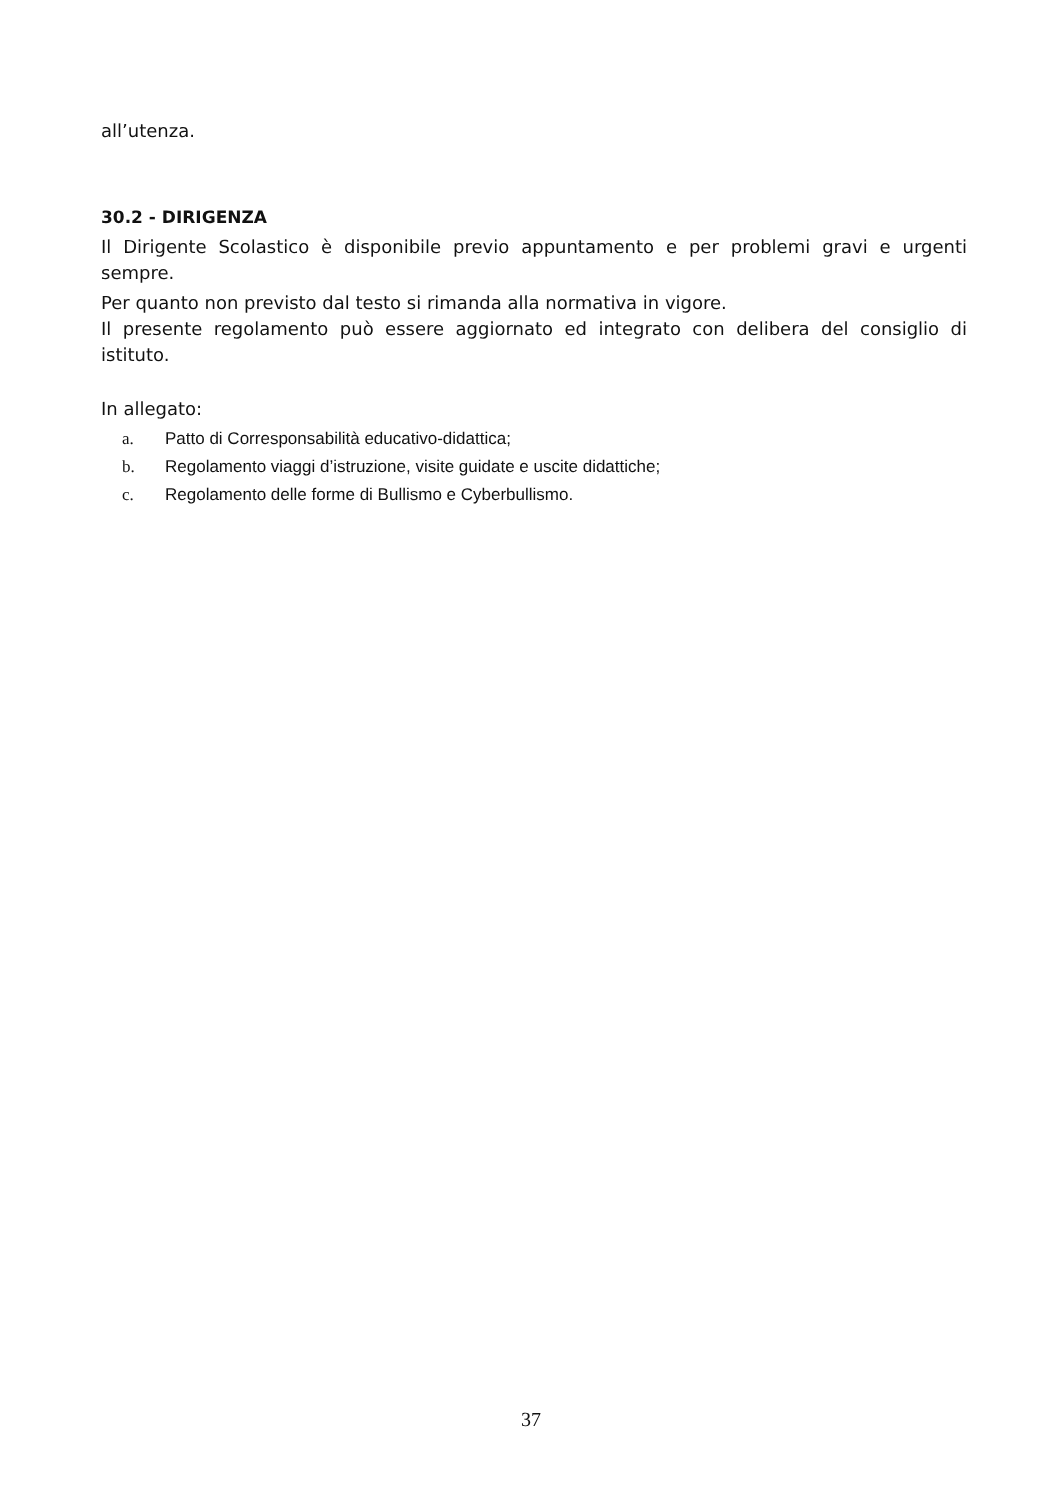all’utenza.
30.2 - DIRIGENZA
Il Dirigente Scolastico è disponibile previo appuntamento e per problemi gravi e urgenti sempre.
Per quanto non previsto dal testo si rimanda alla normativa in vigore.
Il presente regolamento può essere aggiornato ed integrato con delibera del consiglio di istituto.
In allegato:
a. Patto di Corresponsabilità educativo-didattica;
b. Regolamento viaggi d’istruzione, visite guidate e uscite didattiche;
c. Regolamento delle forme di Bullismo e Cyberbullismo.
37